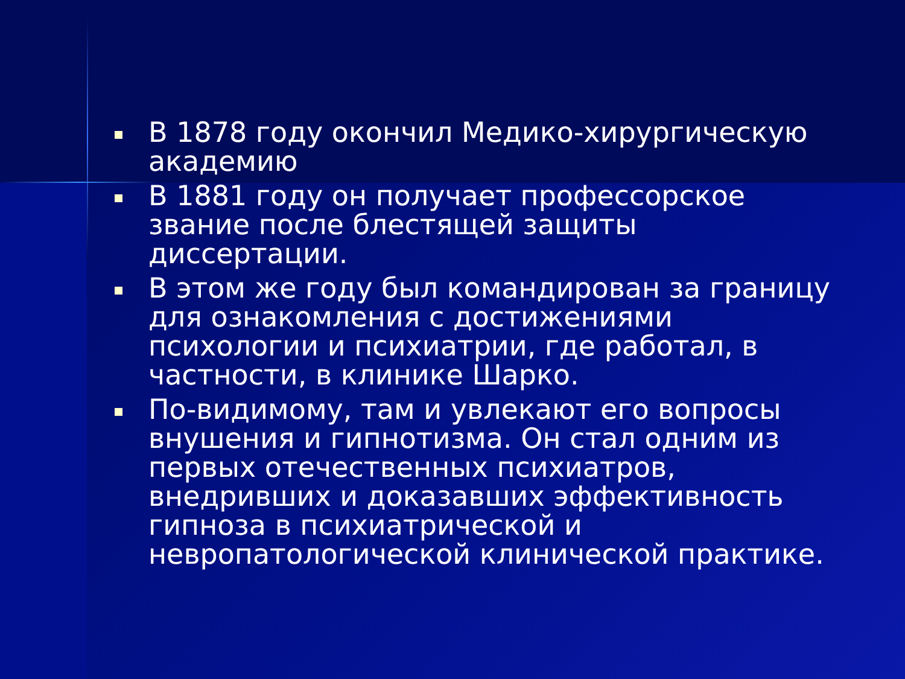В 1878 году окончил Медико-хирургическую академию
В 1881 году он получает профессорское звание после блестящей защиты диссертации.
В этом же году был командирован за границу для ознакомления с достижениями психологии и психиатрии, где работал, в частности, в клинике Шарко.
По-видимому, там и увлекают его вопросы внушения и гипнотизма. Он стал одним из первых отечественных психиатров, внедривших и доказавших эффективность гипноза в психиатрической и невропатологической клинической практике.